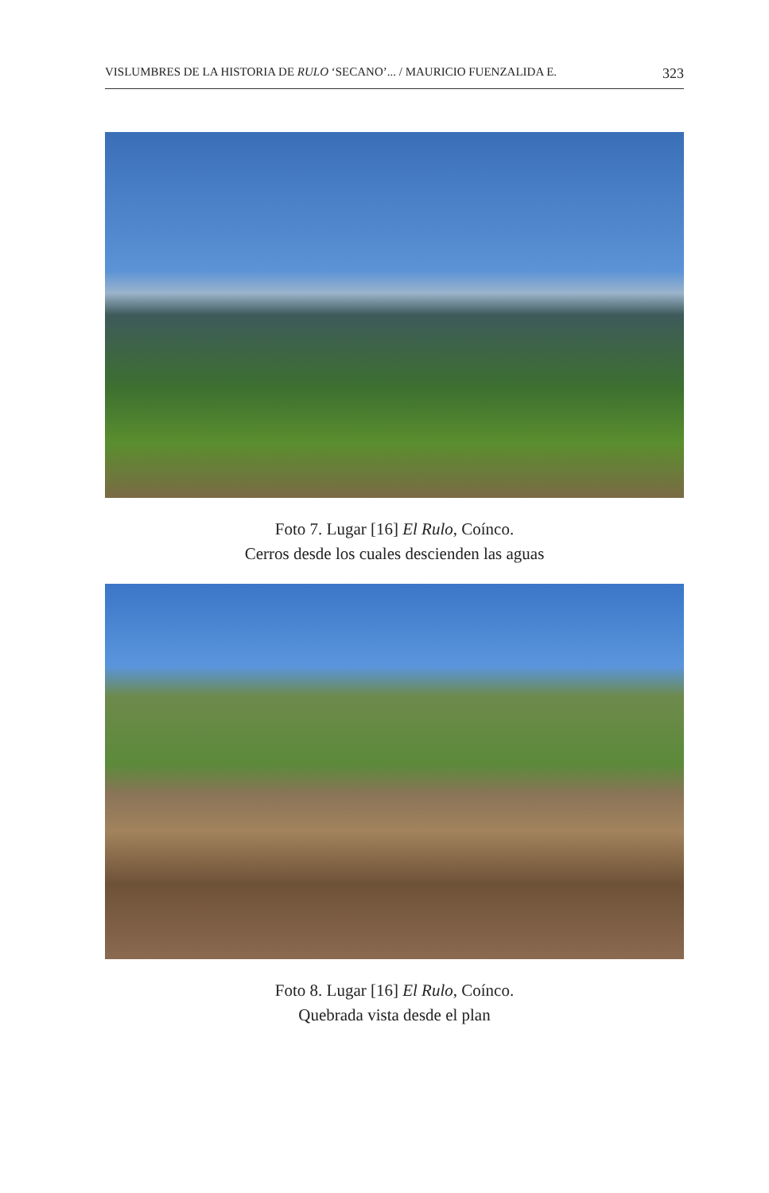VISLUMBRES DE LA HISTORIA DE RULO ‘SECANO’... / MAURICIO FUENZALIDA E. 323
Foto 7. Lugar [16] El Rulo, Coínco.
Cerros desde los cuales descienden las aguas
Foto 8. Lugar [16] El Rulo, Coínco.
Quebrada vista desde el plan